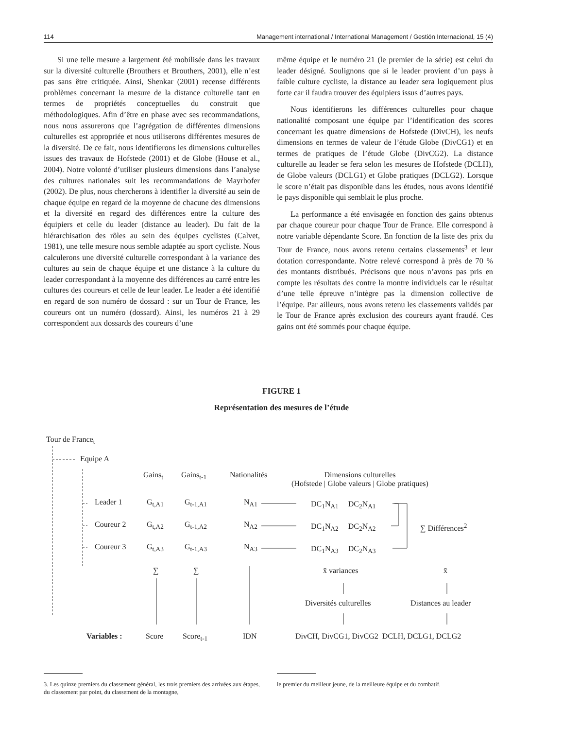114 Management international / International Management / Gestión Internacional, 15 (4)
Si une telle mesure a largement été mobilisée dans les travaux sur la diversité culturelle (Brouthers et Brouthers, 2001), elle n’est pas sans être critiquée. Ainsi, Shenkar (2001) recense différents problèmes concernant la mesure de la distance culturelle tant en termes de propriétés conceptuelles du construit que méthodologiques. Afin d’être en phase avec ses recommandations, nous nous assurerons que l’agrégation de différentes dimensions culturelles est appropriée et nous utiliserons différentes mesures de la diversité. De ce fait, nous identifierons les dimensions culturelles issues des travaux de Hofstede (2001) et de Globe (House et al., 2004). Notre volonté d’utiliser plusieurs dimensions dans l’analyse des cultures nationales suit les recommandations de Mayrhofer (2002). De plus, nous chercherons à identifier la diversité au sein de chaque équipe en regard de la moyenne de chacune des dimensions et la diversité en regard des différences entre la culture des équipiers et celle du leader (distance au leader). Du fait de la hiérarchisation des rôles au sein des équipes cyclistes (Calvet, 1981), une telle mesure nous semble adaptée au sport cycliste. Nous calculerons une diversité culturelle correspondant à la variance des cultures au sein de chaque équipe et une distance à la culture du leader correspondant à la moyenne des différences au carré entre les cultures des coureurs et celle de leur leader. Le leader a été identifié en regard de son numéro de dossard : sur un Tour de France, les coureurs ont un numéro (dossard). Ainsi, les numéros 21 à 29 correspondent aux dossards des coureurs d’une
même équipe et le numéro 21 (le premier de la série) est celui du leader désigné. Soulignons que si le leader provient d’un pays à faible culture cycliste, la distance au leader sera logiquement plus forte car il faudra trouver des équipiers issus d’autres pays.
Nous identifierons les différences culturelles pour chaque nationalité composant une équipe par l’identification des scores concernant les quatre dimensions de Hofstede (DivCH), les neufs dimensions en termes de valeur de l’étude Globe (DivCG1) et en termes de pratiques de l’étude Globe (DivCG2). La distance culturelle au leader se fera selon les mesures de Hofstede (DCLH), de Globe valeurs (DCLG1) et Globe pratiques (DCLG2). Lorsque le score n’était pas disponible dans les études, nous avons identifié le pays disponible qui semblait le plus proche.
La performance a été envisagée en fonction des gains obtenus par chaque coureur pour chaque Tour de France. Elle correspond à notre variable dépendante Score. En fonction de la liste des prix du Tour de France, nous avons retenu certains classements<sup>3</sup> et leur dotation correspondante. Notre relevé correspond à près de 70 % des montants distribués. Précisons que nous n’avons pas pris en compte les résultats des contre la montre individuels car le résultat d’une telle épreuve n’intègre pas la dimension collective de l’équipe. Par ailleurs, nous avons retenu les classements validés par le Tour de France après exclusion des coureurs ayant fraudé. Ces gains ont été sommés pour chaque équipe.
FIGURE 1
Représentation des mesures de l’étude
Tour de France<sub>t</sub>
Equipe A
Gains<sub>t</sub> Gains<sub>t-1</sub> Nationalités
Dimensions culturelles
(Hofstede | Globe valeurs | Globe pratiques)
Leader 1 G<sub>t,A1</sub> G<sub>t-1,A1</sub> N<sub>A1</sub> DC<sub>1</sub>N<sub>A1</sub> DC<sub>2</sub>N<sub>A1</sub>
Coureur 2 G<sub>t,A2</sub> G<sub>t-1,A2</sub> N<sub>A2</sub> DC<sub>1</sub>N<sub>A2</sub> DC<sub>2</sub>N<sub>A2</sub> ∑ Différences<sup>2</sup>
Coureur 3 G<sub>t,A3</sub> G<sub>t-1,A3</sub> N<sub>A3</sub> DC<sub>1</sub>N<sub>A3</sub> DC<sub>2</sub>N<sub>A3</sub>
∑ ∑ x̄ variances x̄
Diversités culturelles Distances au leader
Variables : Score Score<sub>t-1</sub> IDN DivCH, DivCG1, DivCG2 DCLH, DCLG1, DCLG2
3. Les quinze premiers du classement général, les trois premiers des arrivées aux étapes, du classement par point, du classement de la montagne,
le premier du meilleur jeune, de la meilleure équipe et du combatif.